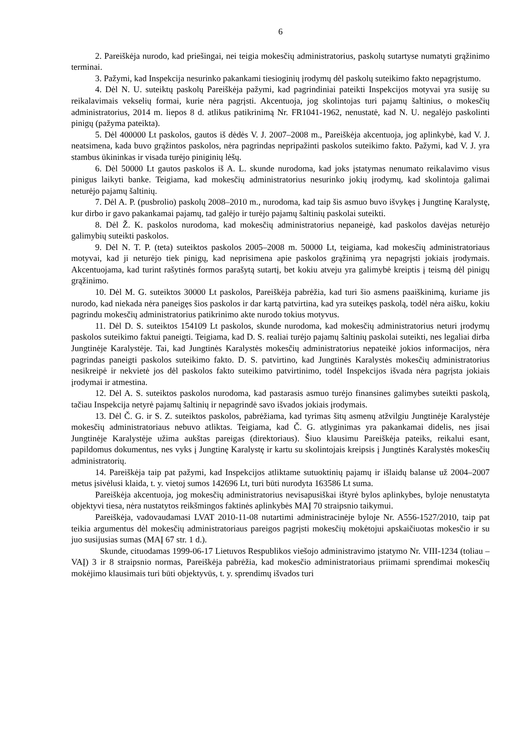6
2. Pareiškėja nurodo, kad priešingai, nei teigia mokesčių administratorius, paskolų sutartyse numatyti grąžinimo terminai.
3. Pažymi, kad Inspekcija nesurinko pakankami tiesioginių įrodymų dėl paskolų suteikimo fakto nepagrįstumo.
4. Dėl N. U. suteiktų paskolų Pareiškėja pažymi, kad pagrindiniai pateikti Inspekcijos motyvai yra susiję su reikalavimais vekselių formai, kurie nėra pagrįsti. Akcentuoja, jog skolintojas turi pajamų šaltinius, o mokesčių administratorius, 2014 m. liepos 8 d. atlikus patikrinimą Nr. FR1041-1962, nenustatė, kad N. U. negalėjo paskolinti pinigų (pažyma pateikta).
5. Dėl 400000 Lt paskolos, gautos iš dėdės V. J. 2007–2008 m., Pareiškėja akcentuoja, jog aplinkybė, kad V. J. neatsimena, kada buvo grąžintos paskolos, nėra pagrindas nepripažinti paskolos suteikimo fakto. Pažymi, kad V. J. yra stambus ūkininkas ir visada turėjo piniginių lėšų.
6. Dėl 50000 Lt gautos paskolos iš A. L. skunde nurodoma, kad joks įstatymas nenumato reikalavimo visus pinigus laikyti banke. Teigiama, kad mokesčių administratorius nesurinko jokių įrodymų, kad skolintoja galimai neturėjo pajamų šaltinių.
7. Dėl A. P. (pusbrolio) paskolų 2008–2010 m., nurodoma, kad taip šis asmuo buvo išvykęs į Jungtinę Karalystę, kur dirbo ir gavo pakankamai pajamų, tad galėjo ir turėjo pajamų šaltinių paskolai suteikti.
8. Dėl Ž. K. paskolos nurodoma, kad mokesčių administratorius nepaneigė, kad paskolos davėjas neturėjo galimybių suteikti paskolos.
9. Dėl N. T. P. (teta) suteiktos paskolos 2005–2008 m. 50000 Lt, teigiama, kad mokesčių administratoriaus motyvai, kad ji neturėjo tiek pinigų, kad neprisimena apie paskolos grąžinimą yra nepagrįsti jokiais įrodymais. Akcentuojama, kad turint rašytinės formos parašytą sutartį, bet kokiu atveju yra galimybė kreiptis į teismą dėl pinigų grąžinimo.
10. Dėl M. G. suteiktos 30000 Lt paskolos, Pareiškėja pabrėžia, kad turi šio asmens paaiškinimą, kuriame jis nurodo, kad niekada nėra paneigęs šios paskolos ir dar kartą patvirtina, kad yra suteikęs paskolą, todėl nėra aišku, kokiu pagrindu mokesčių administratorius patikrinimo akte nurodo tokius motyvus.
11. Dėl D. S. suteiktos 154109 Lt paskolos, skunde nurodoma, kad mokesčių administratorius neturi įrodymų paskolos suteikimo faktui paneigti. Teigiama, kad D. S. realiai turėjo pajamų šaltinių paskolai suteikti, nes legaliai dirba Jungtinėje Karalystėje. Tai, kad Jungtinės Karalystės mokesčių administratorius nepateikė jokios informacijos, nėra pagrindas paneigti paskolos suteikimo fakto. D. S. patvirtino, kad Jungtinės Karalystės mokesčių administratorius nesikreipė ir nekvietė jos dėl paskolos fakto suteikimo patvirtinimo, todėl Inspekcijos išvada nėra pagrįsta jokiais įrodymai ir atmestina.
12. Dėl A. S. suteiktos paskolos nurodoma, kad pastarasis asmuo turėjo finansines galimybes suteikti paskolą, tačiau Inspekcija netyrė pajamų šaltinių ir nepagrindė savo išvados jokiais įrodymais.
13. Dėl Č. G. ir S. Z. suteiktos paskolos, pabrėžiama, kad tyrimas šitų asmenų atžvilgiu Jungtinėje Karalystėje mokesčių administratoriaus nebuvo atliktas. Teigiama, kad Č. G. atlyginimas yra pakankamai didelis, nes jisai Jungtinėje Karalystėje užima aukštas pareigas (direktoriaus). Šiuo klausimu Pareiškėja pateiks, reikalui esant, papildomus dokumentus, nes vyks į Jungtinę Karalystę ir kartu su skolintojais kreipsis į Jungtinės Karalystės mokesčių administratorių.
14. Pareiškėja taip pat pažymi, kad Inspekcijos atliktame sutuoktinių pajamų ir išlaidų balanse už 2004–2007 metus įsivėlusi klaida, t. y. vietoj sumos 142696 Lt, turi būti nurodyta 163586 Lt suma.
Pareiškėja akcentuoja, jog mokesčių administratorius nevisapusiškai ištyrė bylos aplinkybes, byloje nenustatyta objektyvi tiesa, nėra nustatytos reikšmingos faktinės aplinkybės MAĮ 70 straipsnio taikymui.
Pareiškėja, vadovaudamasi LVAT 2010-11-08 nutartimi administracinėje byloje Nr. A556-1527/2010, taip pat teikia argumentus dėl mokesčių administratoriaus pareigos pagrįsti mokesčių mokėtojui apskaičiuotas mokesčio ir su juo susijusias sumas (MAĮ 67 str. 1 d.).
Skunde, cituodamas 1999-06-17 Lietuvos Respublikos viešojo administravimo įstatymo Nr. VIII-1234 (toliau – VAĮ) 3 ir 8 straipsnio normas, Pareiškėja pabrėžia, kad mokesčio administratoriaus priimami sprendimai mokesčių mokėjimo klausimais turi būti objektyvūs, t. y. sprendimų išvados turi